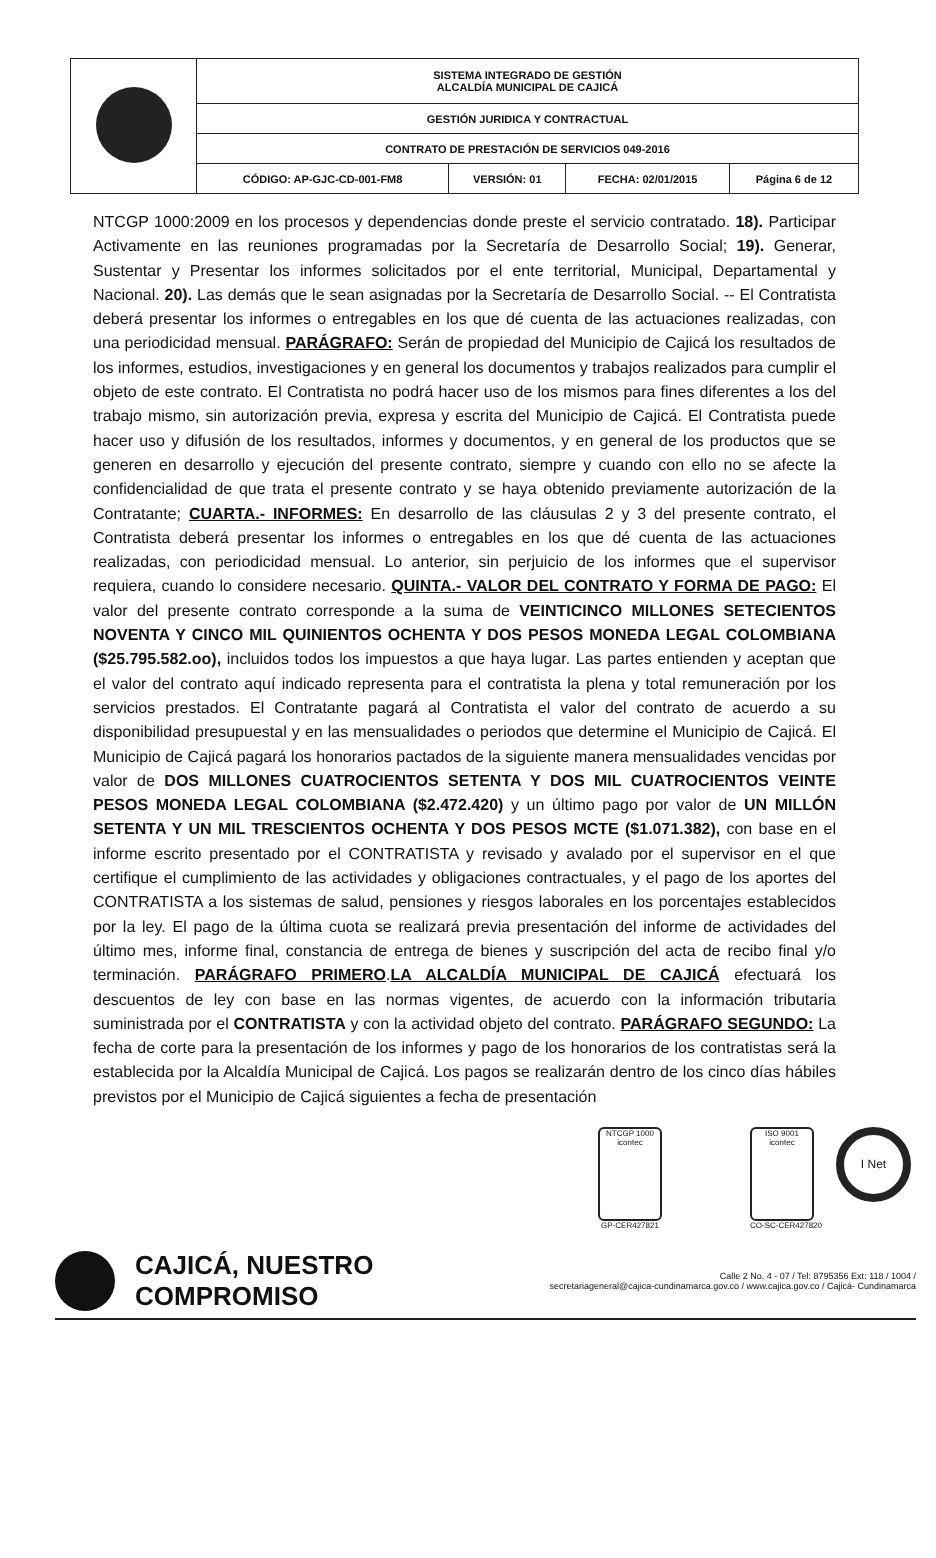| | SISTEMA INTEGRADO DE GESTIÓN ALCALDÍA MUNICIPAL DE CAJICÁ | | | |
| | GESTIÓN JURIDICA Y CONTRACTUAL | | | |
| | CONTRATO DE PRESTACIÓN DE SERVICIOS 049-2016 | | | |
| | CÓDIGO: AP-GJC-CD-001-FM8 | VERSIÓN: 01 | FECHA: 02/01/2015 | Página 6 de 12 |
NTCGP 1000:2009 en los procesos y dependencias donde preste el servicio contratado. 18). Participar Activamente en las reuniones programadas por la Secretaría de Desarrollo Social; 19). Generar, Sustentar y Presentar los informes solicitados por el ente territorial, Municipal, Departamental y Nacional. 20). Las demás que le sean asignadas por la Secretaría de Desarrollo Social. -- El Contratista deberá presentar los informes o entregables en los que dé cuenta de las actuaciones realizadas, con una periodicidad mensual. PARÁGRAFO: Serán de propiedad del Municipio de Cajicá los resultados de los informes, estudios, investigaciones y en general los documentos y trabajos realizados para cumplir el objeto de este contrato. El Contratista no podrá hacer uso de los mismos para fines diferentes a los del trabajo mismo, sin autorización previa, expresa y escrita del Municipio de Cajicá. El Contratista puede hacer uso y difusión de los resultados, informes y documentos, y en general de los productos que se generen en desarrollo y ejecución del presente contrato, siempre y cuando con ello no se afecte la confidencialidad de que trata el presente contrato y se haya obtenido previamente autorización de la Contratante; CUARTA.- INFORMES: En desarrollo de las cláusulas 2 y 3 del presente contrato, el Contratista deberá presentar los informes o entregables en los que dé cuenta de las actuaciones realizadas, con periodicidad mensual. Lo anterior, sin perjuicio de los informes que el supervisor requiera, cuando lo considere necesario. QUINTA.- VALOR DEL CONTRATO Y FORMA DE PAGO: El valor del presente contrato corresponde a la suma de VEINTICINCO MILLONES SETECIENTOS NOVENTA Y CINCO MIL QUINIENTOS OCHENTA Y DOS PESOS MONEDA LEGAL COLOMBIANA ($25.795.582.oo), incluidos todos los impuestos a que haya lugar. Las partes entienden y aceptan que el valor del contrato aquí indicado representa para el contratista la plena y total remuneración por los servicios prestados. El Contratante pagará al Contratista el valor del contrato de acuerdo a su disponibilidad presupuestal y en las mensualidades o periodos que determine el Municipio de Cajicá. El Municipio de Cajicá pagará los honorarios pactados de la siguiente manera mensualidades vencidas por valor de DOS MILLONES CUATROCIENTOS SETENTA Y DOS MIL CUATROCIENTOS VEINTE PESOS MONEDA LEGAL COLOMBIANA ($2.472.420) y un último pago por valor de UN MILLÓN SETENTA Y UN MIL TRESCIENTOS OCHENTA Y DOS PESOS MCTE ($1.071.382), con base en el informe escrito presentado por el CONTRATISTA y revisado y avalado por el supervisor en el que certifique el cumplimiento de las actividades y obligaciones contractuales, y el pago de los aportes del CONTRATISTA a los sistemas de salud, pensiones y riesgos laborales en los porcentajes establecidos por la ley. El pago de la última cuota se realizará previa presentación del informe de actividades del último mes, informe final, constancia de entrega de bienes y suscripción del acta de recibo final y/o terminación. PARÁGRAFO PRIMERO.LA ALCALDÍA MUNICIPAL DE CAJICÁ efectuará los descuentos de ley con base en las normas vigentes, de acuerdo con la información tributaria suministrada por el CONTRATISTA y con la actividad objeto del contrato. PARÁGRAFO SEGUNDO: La fecha de corte para la presentación de los informes y pago de los honorarios de los contratistas será la establecida por la Alcaldía Municipal de Cajicá. Los pagos se realizarán dentro de los cinco días hábiles previstos por el Municipio de Cajicá siguientes a fecha de presentación
NTCGP 1000
icontec
GP-CER427821
ISO 9001
icontec
CO-SC-CER427820
I Net
CAJICÁ, NUESTRO COMPROMISO
Calle 2 No. 4 - 07 / Tel: 8795356 Ext: 118 / 1004 /
secretariageneral@cajica-cundinamarca.gov.co / www.cajica.gov.co / Cajicá- Cundinamarca